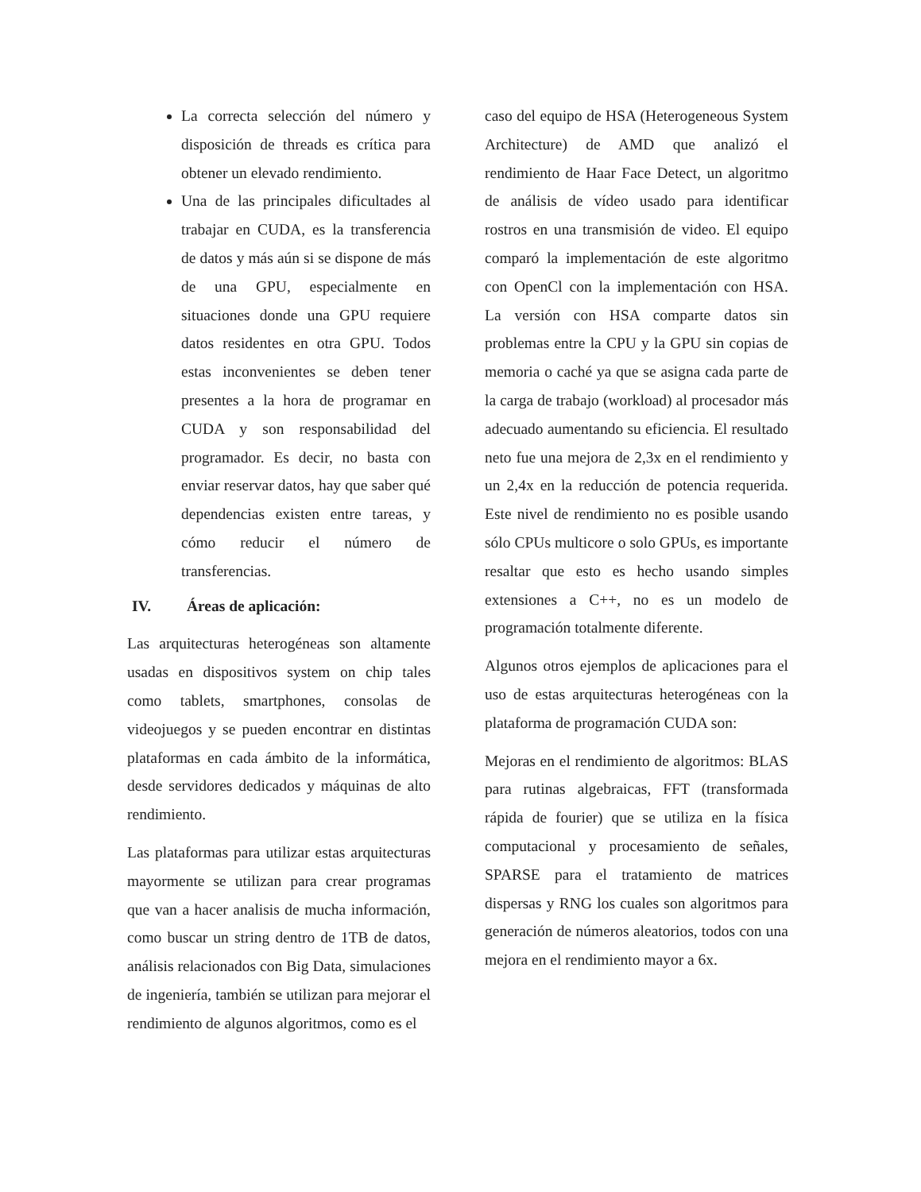La correcta selección del número y disposición de threads es crítica para obtener un elevado rendimiento.
Una de las principales dificultades al trabajar en CUDA, es la transferencia de datos y más aún si se dispone de más de una GPU, especialmente en situaciones donde una GPU requiere datos residentes en otra GPU. Todos estas inconvenientes se deben tener presentes a la hora de programar en CUDA y son responsabilidad del programador. Es decir, no basta con enviar reservar datos, hay que saber qué dependencias existen entre tareas, y cómo reducir el número de transferencias.
IV. Áreas de aplicación:
Las arquitecturas heterogéneas son altamente usadas en dispositivos system on chip tales como tablets, smartphones, consolas de videojuegos y se pueden encontrar en distintas plataformas en cada ámbito de la informática, desde servidores dedicados y máquinas de alto rendimiento.
Las plataformas para utilizar estas arquitecturas mayormente se utilizan para crear programas que van a hacer analisis de mucha información, como buscar un string dentro de 1TB de datos, análisis relacionados con Big Data, simulaciones de ingeniería, también se utilizan para mejorar el rendimiento de algunos algoritmos, como es el
caso del equipo de HSA (Heterogeneous System Architecture) de AMD que analizó el rendimiento de Haar Face Detect, un algoritmo de análisis de vídeo usado para identificar rostros en una transmisión de video. El equipo comparó la implementación de este algoritmo con OpenCl con la implementación con HSA. La versión con HSA comparte datos sin problemas entre la CPU y la GPU sin copias de memoria o caché ya que se asigna cada parte de la carga de trabajo (workload) al procesador más adecuado aumentando su eficiencia. El resultado neto fue una mejora de 2,3x en el rendimiento y un 2,4x en la reducción de potencia requerida. Este nivel de rendimiento no es posible usando sólo CPUs multicore o solo GPUs, es importante resaltar que esto es hecho usando simples extensiones a C++, no es un modelo de programación totalmente diferente.
Algunos otros ejemplos de aplicaciones para el uso de estas arquitecturas heterogéneas con la plataforma de programación CUDA son:
Mejoras en el rendimiento de algoritmos: BLAS para rutinas algebraicas, FFT (transformada rápida de fourier) que se utiliza en la física computacional y procesamiento de señales, SPARSE para el tratamiento de matrices dispersas y RNG los cuales son algoritmos para generación de números aleatorios, todos con una mejora en el rendimiento mayor a 6x.